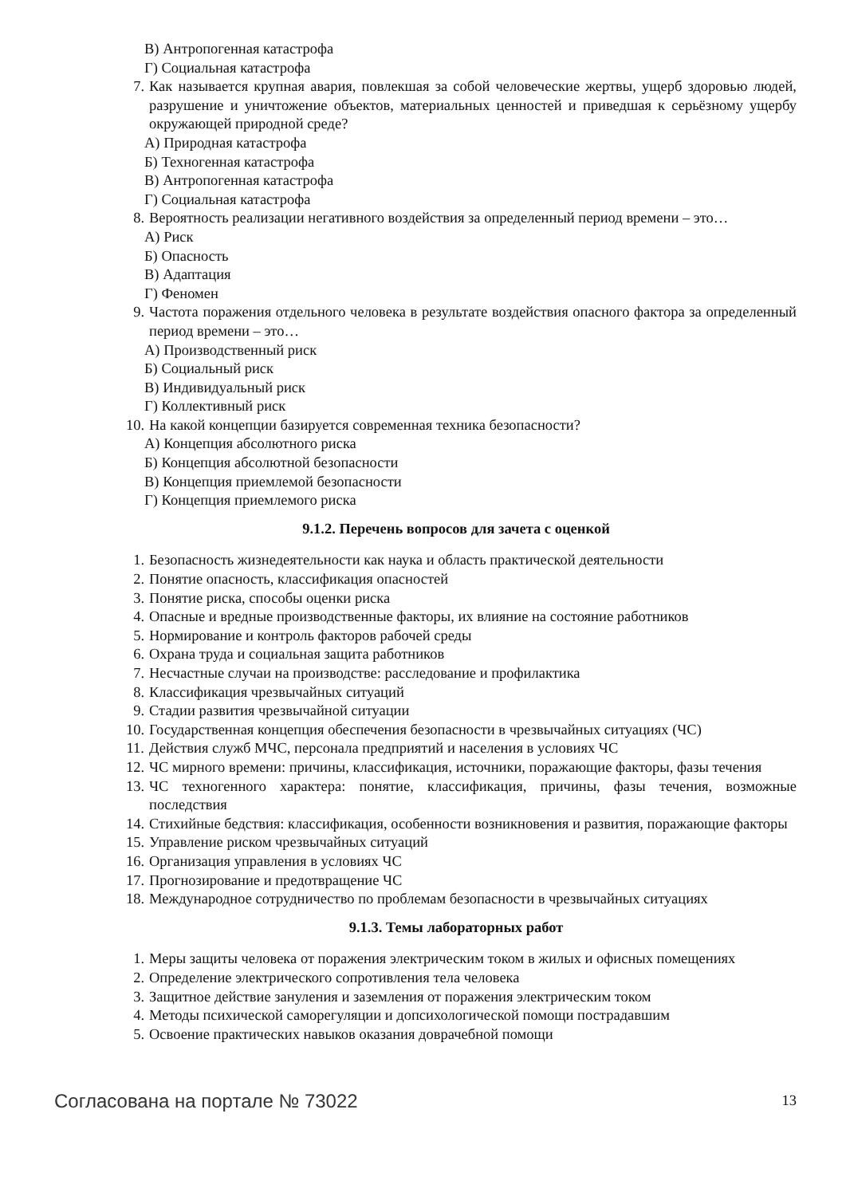В) Антропогенная катастрофа
Г) Социальная катастрофа
7. Как называется крупная авария, повлекшая за собой человеческие жертвы, ущерб здоровью людей, разрушение и уничтожение объектов, материальных ценностей и приведшая к серьёзному ущербу окружающей природной среде?
А) Природная катастрофа
Б) Техногенная катастрофа
В) Антропогенная катастрофа
Г) Социальная катастрофа
8. Вероятность реализации негативного воздействия за определенный период времени – это…
А) Риск
Б) Опасность
В) Адаптация
Г) Феномен
9. Частота поражения отдельного человека в результате воздействия опасного фактора за определенный период времени – это…
А) Производственный риск
Б) Социальный риск
В) Индивидуальный риск
Г) Коллективный риск
10. На какой концепции базируется современная техника безопасности?
А) Концепция абсолютного риска
Б) Концепция абсолютной безопасности
В) Концепция приемлемой безопасности
Г) Концепция приемлемого риска
9.1.2. Перечень вопросов для зачета с оценкой
1. Безопасность жизнедеятельности как наука и область практической деятельности
2. Понятие опасность, классификация опасностей
3. Понятие риска, способы оценки риска
4. Опасные и вредные производственные факторы, их влияние на состояние работников
5. Нормирование и контроль факторов рабочей среды
6. Охрана труда и социальная защита работников
7. Несчастные случаи на производстве: расследование и профилактика
8. Классификация чрезвычайных ситуаций
9. Стадии развития чрезвычайной ситуации
10. Государственная концепция обеспечения безопасности в чрезвычайных ситуациях (ЧС)
11. Действия служб МЧС, персонала предприятий и населения в условиях ЧС
12. ЧС мирного времени: причины, классификация, источники, поражающие факторы, фазы течения
13. ЧС техногенного характера: понятие, классификация, причины, фазы течения, возможные последствия
14. Стихийные бедствия: классификация, особенности возникновения и развития, поражающие факторы
15. Управление риском чрезвычайных ситуаций
16. Организация управления в условиях ЧС
17. Прогнозирование и предотвращение ЧС
18. Международное сотрудничество по проблемам безопасности в чрезвычайных ситуациях
9.1.3. Темы лабораторных работ
1. Меры защиты человека от поражения электрическим током в жилых и офисных помещениях
2. Определение электрического сопротивления тела человека
3. Защитное действие зануления и заземления от поражения электрическим током
4. Методы психической саморегуляции и допсихологической помощи пострадавшим
5. Освоение практических навыков оказания доврачебной помощи
Согласована на портале № 73022 13